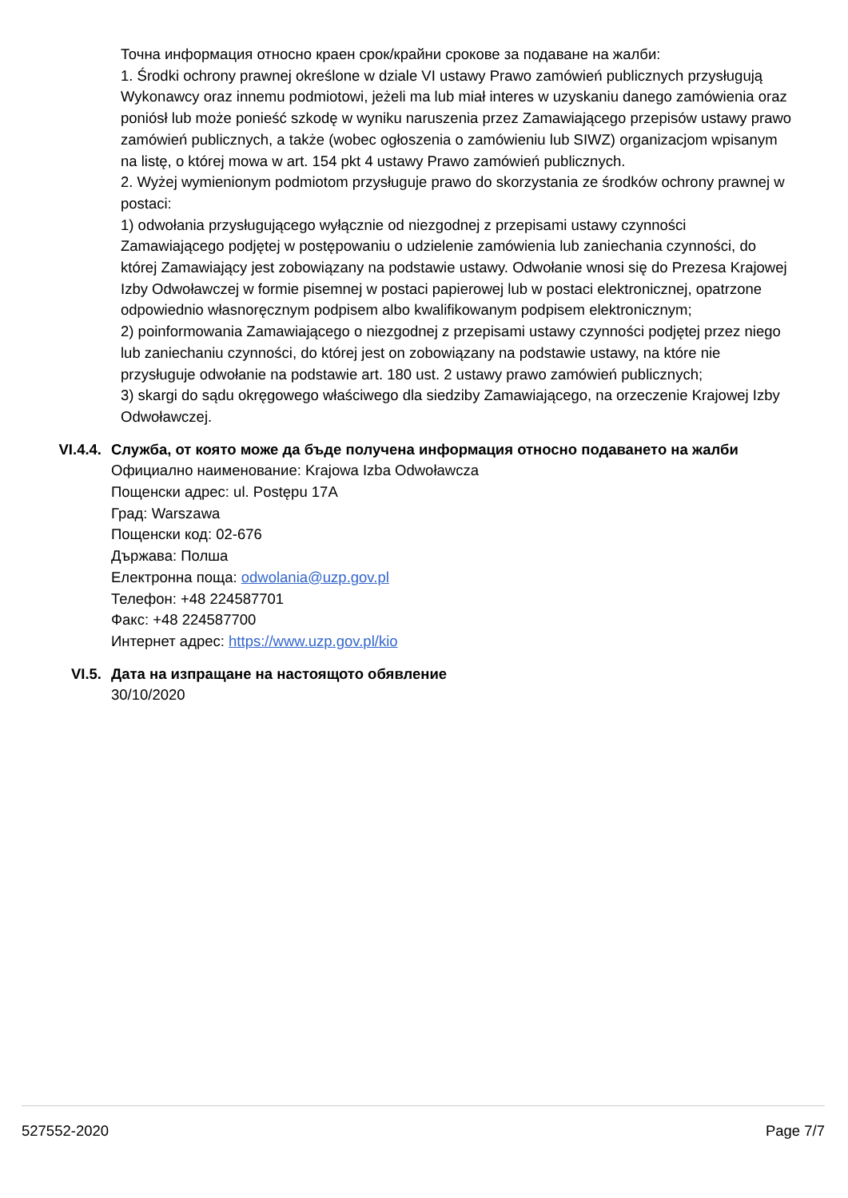Точна информация относно краен срок/крайни срокове за подаване на жалби:
1. Środki ochrony prawnej określone w dziale VI ustawy Prawo zamówień publicznych przysługują Wykonawcy oraz innemu podmiotowi, jeżeli ma lub miał interes w uzyskaniu danego zamówienia oraz poniósł lub może ponieść szkodę w wyniku naruszenia przez Zamawiającego przepisów ustawy prawo zamówień publicznych, a także (wobec ogłoszenia o zamówieniu lub SIWZ) organizacjom wpisanym na listę, o której mowa w art. 154 pkt 4 ustawy Prawo zamówień publicznych.
2. Wyżej wymienionym podmiotom przysługuje prawo do skorzystania ze środków ochrony prawnej w postaci:
1) odwołania przysługującego wyłącznie od niezgodnej z przepisami ustawy czynności Zamawiającego podjętej w postępowaniu o udzielenie zamówienia lub zaniechania czynności, do której Zamawiający jest zobowiązany na podstawie ustawy. Odwołanie wnosi się do Prezesa Krajowej Izby Odwoławczej w formie pisemnej w postaci papierowej lub w postaci elektronicznej, opatrzone odpowiednio własnoręcznym podpisem albo kwalifikowanym podpisem elektronicznym;
2) poinformowania Zamawiającego o niezgodnej z przepisami ustawy czynności podjętej przez niego lub zaniechaniu czynności, do której jest on zobowiązany na podstawie ustawy, na które nie przysługuje odwołanie na podstawie art. 180 ust. 2 ustawy prawo zamówień publicznych;
3) skargi do sądu okręgowego właściwego dla siedziby Zamawiającego, na orzeczenie Krajowej Izby Odwoławczej.
VI.4.4. Служба, от която може да бъде получена информация относно подаването на жалби
Официално наименование: Krajowa Izba Odwoławcza
Пощенски адрес: ul. Postępu 17A
Град: Warszawa
Пощенски код: 02-676
Държава: Полша
Електронна поща: odwolania@uzp.gov.pl
Телефон: +48 224587701
Факс: +48 224587700
Интернет адрес: https://www.uzp.gov.pl/kio
VI.5. Дата на изпращане на настоящото обявление
30/10/2020
527552-2020 Page 7/7